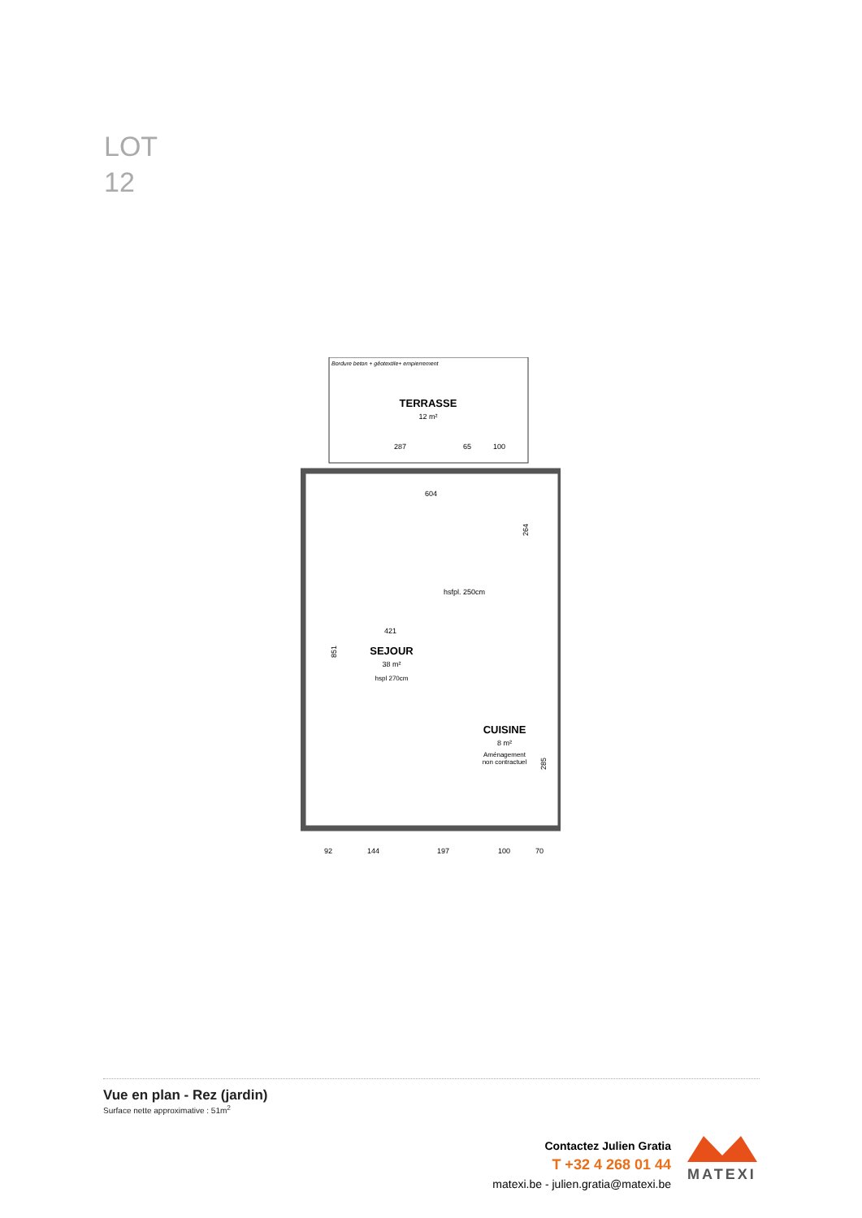LOT
12
Bordure beton + géotextile+ empierrement
TERRASSE
12 m²
287
65
100
604
264
421
851
hsfpl. 250cm
SEJOUR
38 m²
hspl 270cm
CUISINE
8 m²
Aménagement
non contractuel
285
92
144
197
100
70
Vue en plan - Rez (jardin)
Surface nette approximative : 51m<sup>2</sup>
Contactez Julien Gratia
T +32 4 268 01 44
matexi.be - julien.gratia@matexi.be
MATEXI